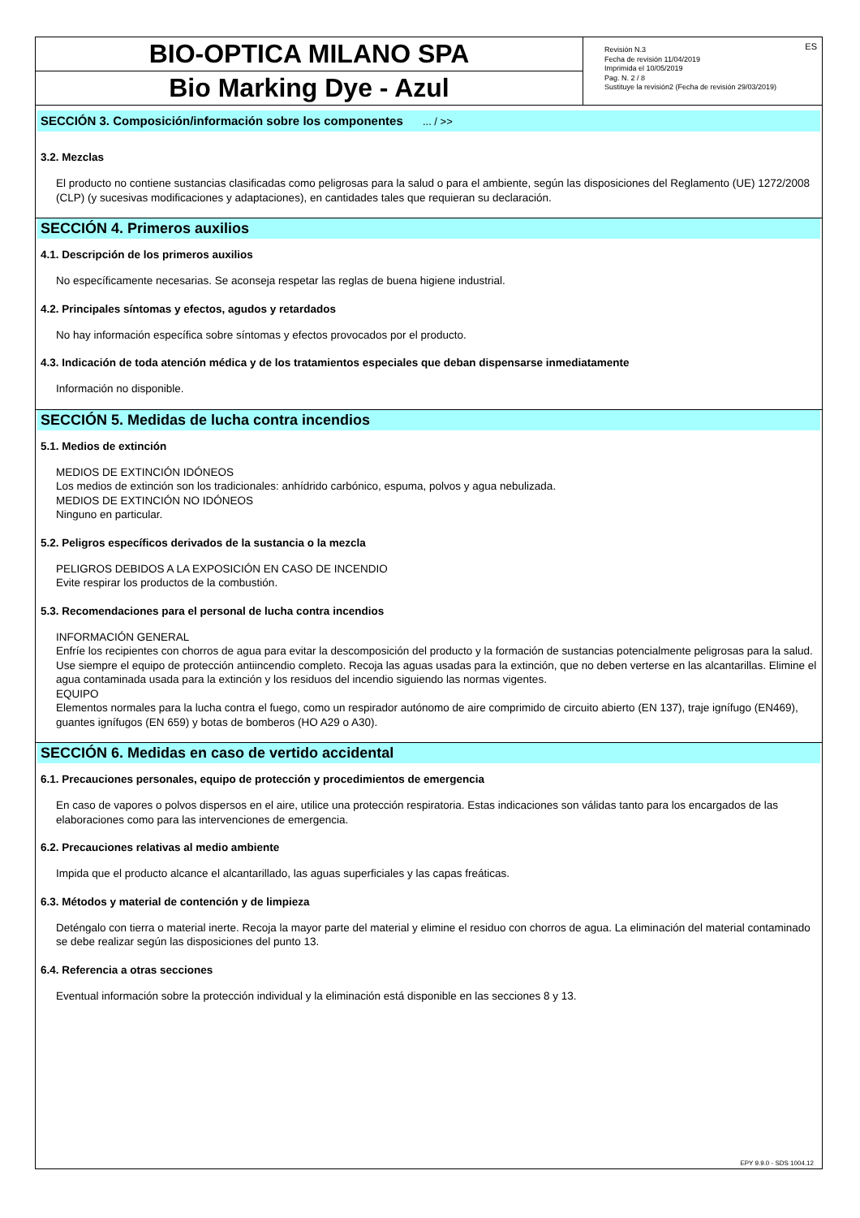BIO-OPTICA MILANO SPA
Bio Marking Dye - Azul
Revisión N.3
Fecha de revisión 11/04/2019
Imprimida el 10/05/2019
Pag. N. 2 / 8
Sustituye la revisión2 (Fecha de revisión 29/03/2019)
ES
SECCIÓN 3. Composición/información sobre los componentes ... / >>
3.2. Mezclas
El producto no contiene sustancias clasificadas como peligrosas para la salud o para el ambiente, según las disposiciones del Reglamento (UE) 1272/2008 (CLP) (y sucesivas modificaciones y adaptaciones), en cantidades tales que requieran su declaración.
SECCIÓN 4. Primeros auxilios
4.1. Descripción de los primeros auxilios
No específicamente necesarias. Se aconseja respetar las reglas de buena higiene industrial.
4.2. Principales síntomas y efectos, agudos y retardados
No hay información específica sobre síntomas y efectos provocados por el producto.
4.3. Indicación de toda atención médica y de los tratamientos especiales que deban dispensarse inmediatamente
Información no disponible.
SECCIÓN 5. Medidas de lucha contra incendios
5.1. Medios de extinción
MEDIOS DE EXTINCIÓN IDÓNEOS
Los medios de extinción son los tradicionales: anhídrido carbónico, espuma, polvos y agua nebulizada.
MEDIOS DE EXTINCIÓN NO IDÓNEOS
Ninguno en particular.
5.2. Peligros específicos derivados de la sustancia o la mezcla
PELIGROS DEBIDOS A LA EXPOSICIÓN EN CASO DE INCENDIO
Evite respirar los productos de la combustión.
5.3. Recomendaciones para el personal de lucha contra incendios
INFORMACIÓN GENERAL
Enfríe los recipientes con chorros de agua para evitar la descomposición del producto y la formación de sustancias potencialmente peligrosas para la salud. Use siempre el equipo de protección antiincendio completo. Recoja las aguas usadas para la extinción, que no deben verterse en las alcantarillas. Elimine el agua contaminada usada para la extinción y los residuos del incendio siguiendo las normas vigentes.
EQUIPO
Elementos normales para la lucha contra el fuego, como un respirador autónomo de aire comprimido de circuito abierto (EN 137), traje ignífugo (EN469), guantes ignífugos (EN 659) y botas de bomberos (HO A29 o A30).
SECCIÓN 6. Medidas en caso de vertido accidental
6.1. Precauciones personales, equipo de protección y procedimientos de emergencia
En caso de vapores o polvos dispersos en el aire, utilice una protección respiratoria. Estas indicaciones son válidas tanto para los encargados de las elaboraciones como para las intervenciones de emergencia.
6.2. Precauciones relativas al medio ambiente
Impida que el producto alcance el alcantarillado, las aguas superficiales y las capas freáticas.
6.3. Métodos y material de contención y de limpieza
Deténgalo con tierra o material inerte. Recoja la mayor parte del material y elimine el residuo con chorros de agua. La eliminación del material contaminado se debe realizar según las disposiciones del punto 13.
6.4. Referencia a otras secciones
Eventual información sobre la protección individual y la eliminación está disponible en las secciones 8 y 13.
EPY 9.9.0 - SDS 1004.12